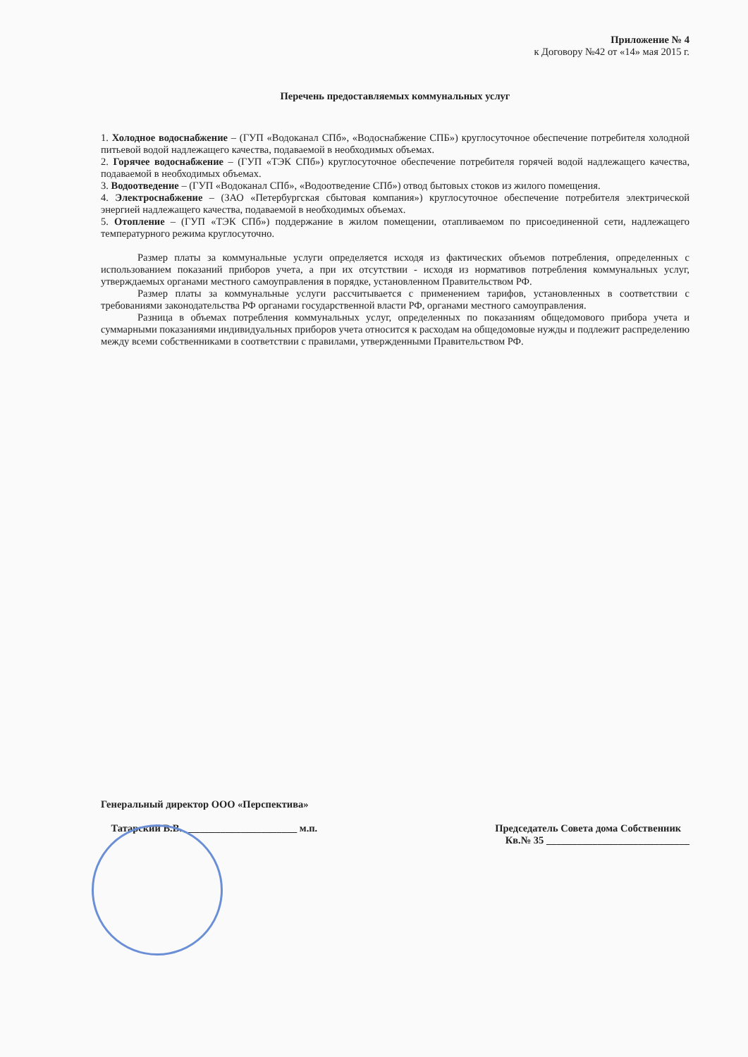Приложение № 4
к Договору №42 от «14» мая 2015 г.
Перечень предоставляемых коммунальных услуг
1. Холодное водоснабжение – (ГУП «Водоканал СПб», «Водоснабжение СПБ») круглосуточное обеспечение потребителя холодной питьевой водой надлежащего качества, подаваемой в необходимых объемах.
2. Горячее водоснабжение – (ГУП «ТЭК СПб») круглосуточное обеспечение потребителя горячей водой надлежащего качества, подаваемой в необходимых объемах.
3. Водоотведение – (ГУП «Водоканал СПб», «Водоотведение СПб») отвод бытовых стоков из жилого помещения.
4. Электроснабжение – (ЗАО «Петербургская сбытовая компания») круглосуточное обеспечение потребителя электрической энергией надлежащего качества, подаваемой в необходимых объемах.
5. Отопление – (ГУП «ТЭК СПб») поддержание в жилом помещении, отапливаемом по присоединенной сети, надлежащего температурного режима круглосуточно.
Размер платы за коммунальные услуги определяется исходя из фактических объемов потребления, определенных с использованием показаний приборов учета, а при их отсутствии - исходя из нормативов потребления коммунальных услуг, утверждаемых органами местного самоуправления в порядке, установленном Правительством РФ.
Размер платы за коммунальные услуги рассчитывается с применением тарифов, установленных в соответствии с требованиями законодательства РФ органами государственной власти РФ, органами местного самоуправления.
Разница в объемах потребления коммунальных услуг, определенных по показаниям общедомового прибора учета и суммарными показаниями индивидуальных приборов учета относится к расходам на общедомовые нужды и подлежит распределению между всеми собственниками в соответствии с правилами, утвержденными Правительством РФ.
Генеральный директор ООО «Перспектива»
Татарский В.В. ______________________ м.п.
Председатель Совета дома Собственник
Кв.№ 35 ____________________________